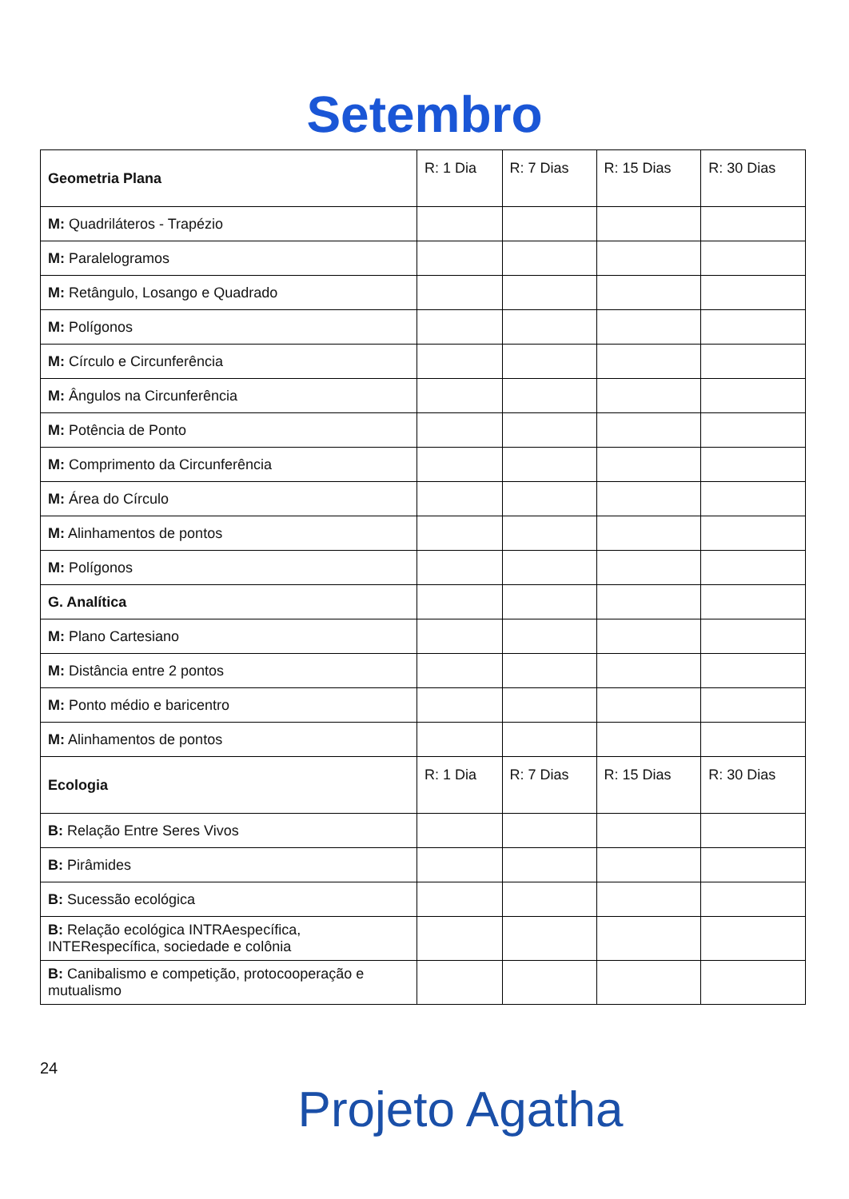Setembro
| Geometria Plana | R: 1 Dia | R: 7 Dias | R: 15 Dias | R: 30 Dias |
| M: Quadriláteros - Trapézio | | | | |
| M: Paralelogramos | | | | |
| M: Retângulo, Losango e Quadrado | | | | |
| M: Polígonos | | | | |
| M: Círculo e Circunferência | | | | |
| M: Ângulos na Circunferência | | | | |
| M: Potência de Ponto | | | | |
| M: Comprimento da Circunferência | | | | |
| M: Área do Círculo | | | | |
| M: Alinhamentos de pontos | | | | |
| M: Polígonos | | | | |
| G. Analítica | | | | |
| M: Plano Cartesiano | | | | |
| M: Distância entre 2 pontos | | | | |
| M: Ponto médio e baricentro | | | | |
| M: Alinhamentos de pontos | | | | |
| Ecologia | R: 1 Dia | R: 7 Dias | R: 15 Dias | R: 30 Dias |
| B: Relação Entre Seres Vivos | | | | |
| B: Pirâmides | | | | |
| B: Sucessão ecológica | | | | |
| B: Relação ecológica INTRAespecífica, INTERespecífica, sociedade e colônia | | | | |
| B: Canibalismo e competição, protocooperação e mutualismo | | | | |
24
Projeto Agatha